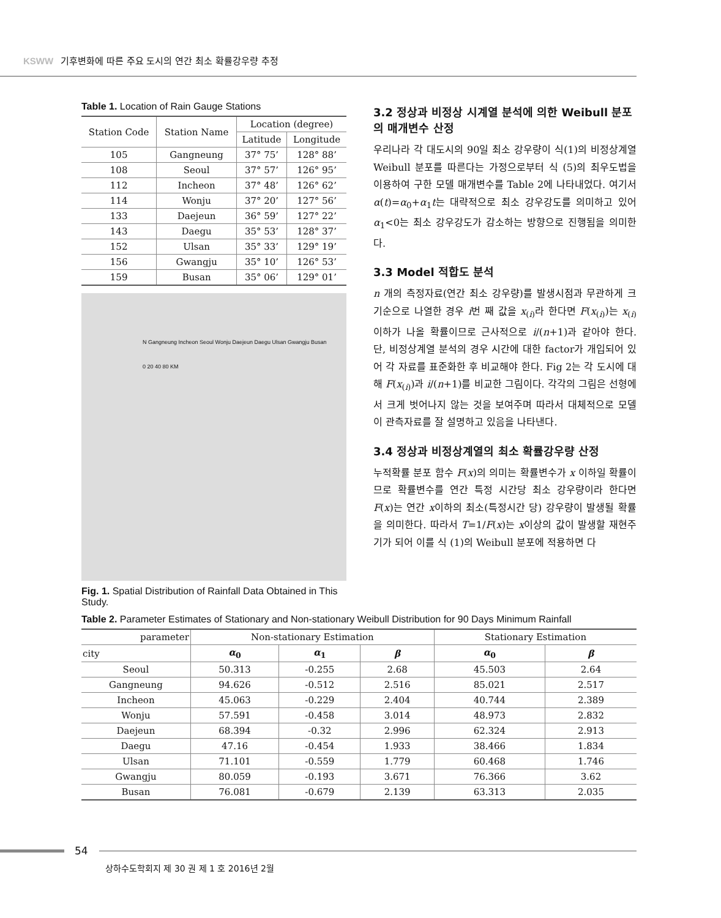KSWW 기후변화에 따른 주요 도시의 연간 최소 확률강우량 추정
Table 1. Location of Rain Gauge Stations
| Station Code | Station Name | Location (degree) | |
| --- | --- | --- | --- |
| | | Latitude | Longitude |
| 105 | Gangneung | 37° 75’ | 128° 88’ |
| 108 | Seoul | 37° 57’ | 126° 95’ |
| 112 | Incheon | 37° 48’ | 126° 62’ |
| 114 | Wonju | 37° 20’ | 127° 56’ |
| 133 | Daejeun | 36° 59’ | 127° 22’ |
| 143 | Daegu | 35° 53’ | 128° 37’ |
| 152 | Ulsan | 35° 33’ | 129° 19’ |
| 156 | Gwangju | 35° 10’ | 126° 53’ |
| 159 | Busan | 35° 06’ | 129° 01’ |
N Gangneung Incheon Seoul Wonju Daejeun Daegu Ulsan Gwangju Busan
0 20 40 80 KM
Fig. 1. Spatial Distribution of Rainfall Data Obtained in This Study.
3.2 정상과 비정상 시계열 분석에 의한 Weibull 분포의 매개변수 산정
우리나라 각 대도시의 90일 최소 강우량이 식(1)의 비정상계열 Weibull 분포를 따른다는 가정으로부터 식 (5)의 최우도법을 이용하여 구한 모델 매개변수를 Table 2에 나타내었다. 여기서 α(t)=α<sub>0</sub>+α<sub>1</sub>t는 대략적으로 최소 강우강도를 의미하고 있어 α<sub>1</sub><0는 최소 강우강도가 감소하는 방향으로 진행됨을 의미한다.
3.3 Model 적합도 분석
n 개의 측정자료(연간 최소 강우량)를 발생시점과 무관하게 크기순으로 나열한 경우 i번 째 값을 x<sub>(i)</sub>라 한다면 F(x<sub>(i)</sub>)는 x<sub>(i)</sub>이하가 나올 확률이므로 근사적으로 i/(n+1)과 같아야 한다. 단, 비정상계열 분석의 경우 시간에 대한 factor가 개입되어 있어 각 자료를 표준화한 후 비교해야 한다. Fig 2는 각 도시에 대해 F(x<sub>(i)</sub>)과 i/(n+1)를 비교한 그림이다. 각각의 그림은 선형에서 크게 벗어나지 않는 것을 보여주며 따라서 대체적으로 모델이 관측자료를 잘 설명하고 있음을 나타낸다.
3.4 정상과 비정상계열의 최소 확률강우량 산정
누적확률 분포 함수 F(x)의 의미는 확률변수가 x 이하일 확률이므로 확률변수를 연간 특정 시간당 최소 강우량이라 한다면 F(x)는 연간 x이하의 최소(특정시간 당) 강우량이 발생될 확률을 의미한다. 따라서 T=1/F(x)는 x이상의 값이 발생할 재현주기가 되어 이를 식 (1)의 Weibull 분포에 적용하면 다
Table 2. Parameter Estimates of Stationary and Non-stationary Weibull Distribution for 90 Days Minimum Rainfall
| parameter | Non-stationary Estimation | | | Stationary Estimation | |
| --- | --- | --- | --- | --- | --- |
| city | α<sub>0</sub> | α<sub>1</sub> | β | α<sub>0</sub> | β |
| Seoul | 50.313 | -0.255 | 2.68 | 45.503 | 2.64 |
| Gangneung | 94.626 | -0.512 | 2.516 | 85.021 | 2.517 |
| Incheon | 45.063 | -0.229 | 2.404 | 40.744 | 2.389 |
| Wonju | 57.591 | -0.458 | 3.014 | 48.973 | 2.832 |
| Daejeun | 68.394 | -0.32 | 2.996 | 62.324 | 2.913 |
| Daegu | 47.16 | -0.454 | 1.933 | 38.466 | 1.834 |
| Ulsan | 71.101 | -0.559 | 1.779 | 60.468 | 1.746 |
| Gwangju | 80.059 | -0.193 | 3.671 | 76.366 | 3.62 |
| Busan | 76.081 | -0.679 | 2.139 | 63.313 | 2.035 |
54
상하수도학회지 제 30 권 제 1 호 2016년 2월